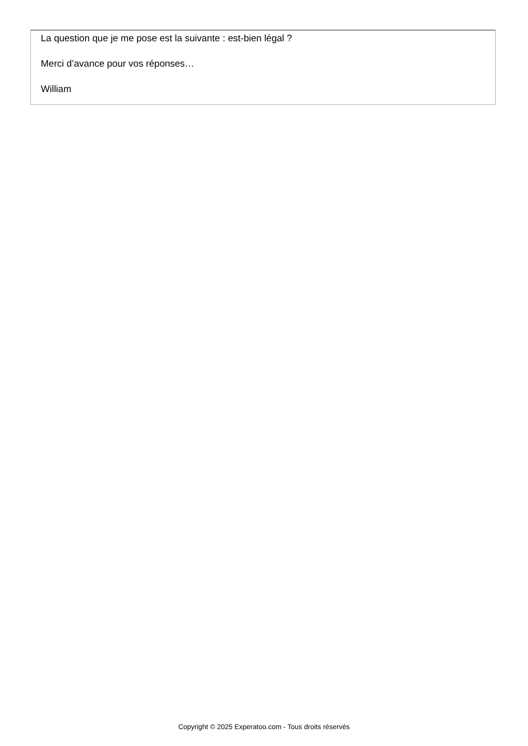La question que je me pose est la suivante : est-bien légal ?
Merci d’avance pour vos réponses…
William
Copyright © 2025 Experatoo.com - Tous droits réservés